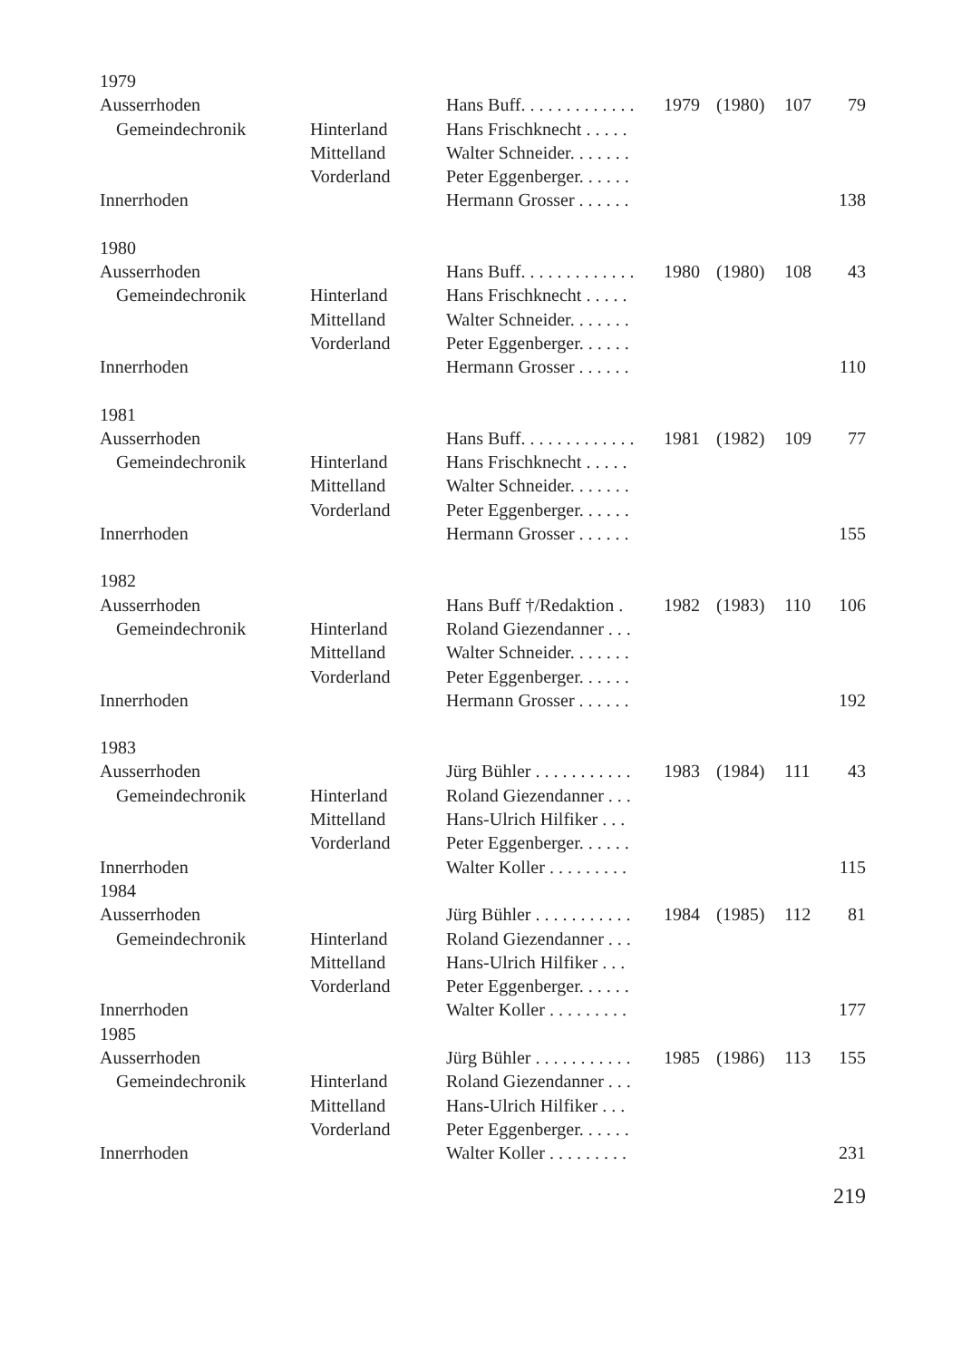| 1979 | | | | | | |
| Ausserrhoden | | Hans Buff. . . . . . . . . . . . . | 1979 | (1980) | 107 | 79 |
| Gemeindechronik | Hinterland | Hans Frischknecht . . . . . | | | | |
| | Mittelland | Walter Schneider. . . . . . . | | | | |
| | Vorderland | Peter Eggenberger. . . . . . | | | | |
| Innerrhoden | | Hermann Grosser . . . . . . | | | | 138 |
| 1980 | | | | | | |
| Ausserrhoden | | Hans Buff. . . . . . . . . . . . . | 1980 | (1980) | 108 | 43 |
| Gemeindechronik | Hinterland | Hans Frischknecht . . . . . | | | | |
| | Mittelland | Walter Schneider. . . . . . . | | | | |
| | Vorderland | Peter Eggenberger. . . . . . | | | | |
| Innerrhoden | | Hermann Grosser . . . . . . | | | | 110 |
| 1981 | | | | | | |
| Ausserrhoden | | Hans Buff. . . . . . . . . . . . . | 1981 | (1982) | 109 | 77 |
| Gemeindechronik | Hinterland | Hans Frischknecht . . . . . | | | | |
| | Mittelland | Walter Schneider. . . . . . . | | | | |
| | Vorderland | Peter Eggenberger. . . . . . | | | | |
| Innerrhoden | | Hermann Grosser . . . . . . | | | | 155 |
| 1982 | | | | | | |
| Ausserrhoden | | Hans Buff †/Redaktion . | 1982 | (1983) | 110 | 106 |
| Gemeindechronik | Hinterland | Roland Giezendanner . . . | | | | |
| | Mittelland | Walter Schneider. . . . . . . | | | | |
| | Vorderland | Peter Eggenberger. . . . . . | | | | |
| Innerrhoden | | Hermann Grosser . . . . . . | | | | 192 |
| 1983 | | | | | | |
| Ausserrhoden | | Jürg Bühler . . . . . . . . . . . | 1983 | (1984) | 111 | 43 |
| Gemeindechronik | Hinterland | Roland Giezendanner . . . | | | | |
| | Mittelland | Hans-Ulrich Hilfiker . . . | | | | |
| | Vorderland | Peter Eggenberger. . . . . . | | | | |
| Innerrhoden | | Walter Koller . . . . . . . . . | | | | 115 |
| 1984 | | | | | | |
| Ausserrhoden | | Jürg Bühler . . . . . . . . . . . | 1984 | (1985) | 112 | 81 |
| Gemeindechronik | Hinterland | Roland Giezendanner . . . | | | | |
| | Mittelland | Hans-Ulrich Hilfiker . . . | | | | |
| | Vorderland | Peter Eggenberger. . . . . . | | | | |
| Innerrhoden | | Walter Koller . . . . . . . . . | | | | 177 |
| 1985 | | | | | | |
| Ausserrhoden | | Jürg Bühler . . . . . . . . . . . | 1985 | (1986) | 113 | 155 |
| Gemeindechronik | Hinterland | Roland Giezendanner . . . | | | | |
| | Mittelland | Hans-Ulrich Hilfiker . . . | | | | |
| | Vorderland | Peter Eggenberger. . . . . . | | | | |
| Innerrhoden | | Walter Koller . . . . . . . . . | | | | 231 |
219